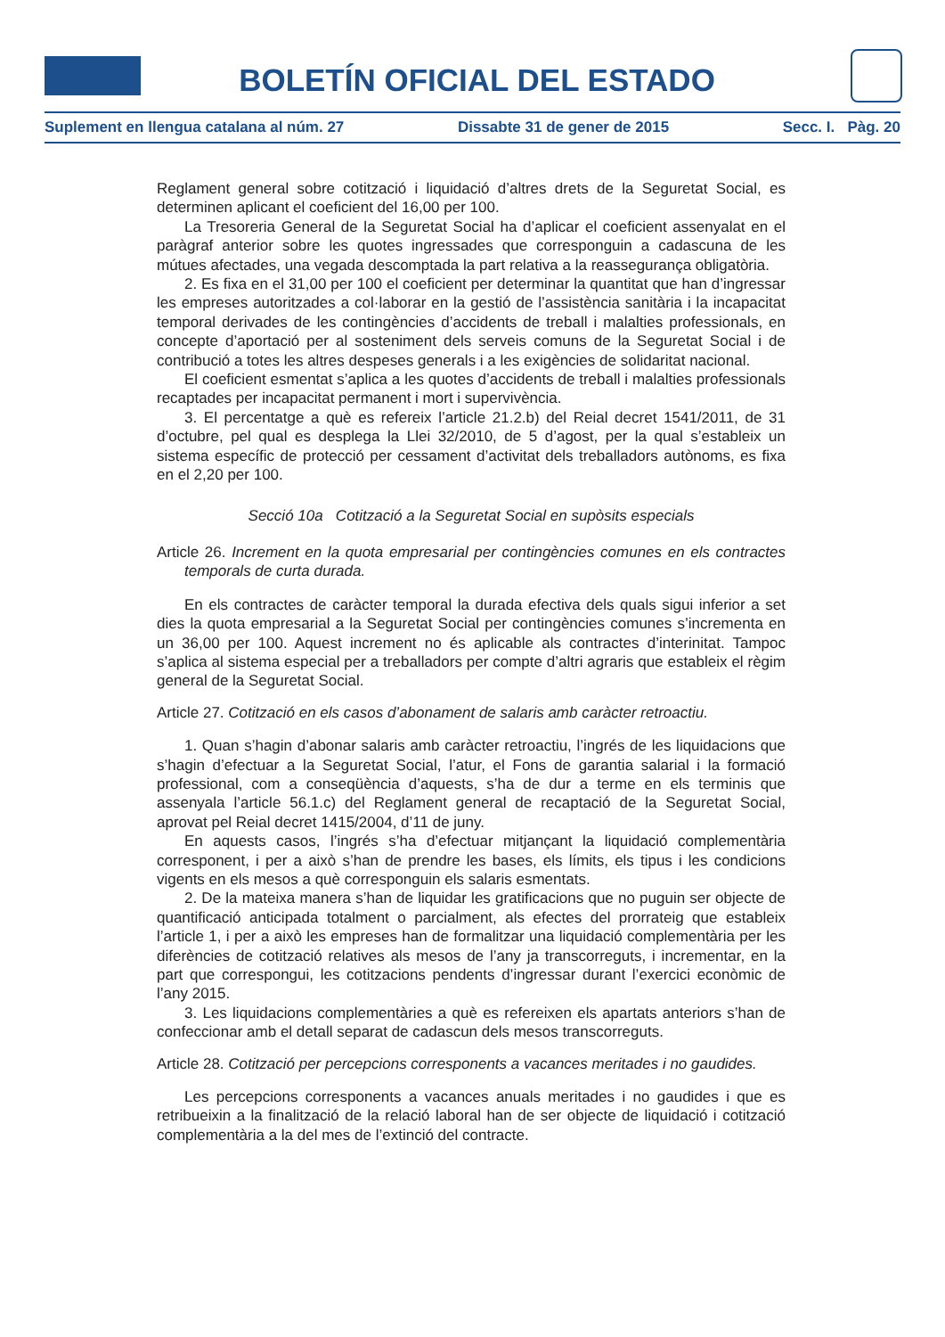BOLETÍN OFICIAL DEL ESTADO
Suplement en llengua catalana al núm. 27 Dissabte 31 de gener de 2015 Secc. I. Pàg. 20
Reglament general sobre cotització i liquidació d’altres drets de la Seguretat Social, es determinen aplicant el coeficient del 16,00 per 100.
La Tresoreria General de la Seguretat Social ha d’aplicar el coeficient assenyalat en el paràgraf anterior sobre les quotes ingressades que corresponguin a cadascuna de les mútues afectades, una vegada descomptada la part relativa a la reassegurança obligatòria.
2. Es fixa en el 31,00 per 100 el coeficient per determinar la quantitat que han d’ingressar les empreses autoritzades a col·laborar en la gestió de l’assistència sanitària i la incapacitat temporal derivades de les contingències d’accidents de treball i malalties professionals, en concepte d’aportació per al sosteniment dels serveis comuns de la Seguretat Social i de contribució a totes les altres despeses generals i a les exigències de solidaritat nacional.
El coeficient esmentat s’aplica a les quotes d’accidents de treball i malalties professionals recaptades per incapacitat permanent i mort i supervivència.
3. El percentatge a què es refereix l’article 21.2.b) del Reial decret 1541/2011, de 31 d’octubre, pel qual es desplega la Llei 32/2010, de 5 d’agost, per la qual s’estableix un sistema específic de protecció per cessament d’activitat dels treballadors autònoms, es fixa en el 2,20 per 100.
Secció 10a Cotització a la Seguretat Social en supòsits especials
Article 26. Increment en la quota empresarial per contingències comunes en els contractes temporals de curta durada.
En els contractes de caràcter temporal la durada efectiva dels quals sigui inferior a set dies la quota empresarial a la Seguretat Social per contingències comunes s’incrementa en un 36,00 per 100. Aquest increment no és aplicable als contractes d’interinitat. Tampoc s’aplica al sistema especial per a treballadors per compte d’altri agraris que estableix el règim general de la Seguretat Social.
Article 27. Cotització en els casos d’abonament de salaris amb caràcter retroactiu.
1. Quan s’hagin d’abonar salaris amb caràcter retroactiu, l’ingrés de les liquidacions que s’hagin d’efectuar a la Seguretat Social, l’atur, el Fons de garantia salarial i la formació professional, com a conseqüència d’aquests, s’ha de dur a terme en els terminis que assenyala l’article 56.1.c) del Reglament general de recaptació de la Seguretat Social, aprovat pel Reial decret 1415/2004, d’11 de juny.
En aquests casos, l’ingrés s’ha d’efectuar mitjançant la liquidació complementària corresponent, i per a això s’han de prendre les bases, els límits, els tipus i les condicions vigents en els mesos a què corresponguin els salaris esmentats.
2. De la mateixa manera s’han de liquidar les gratificacions que no puguin ser objecte de quantificació anticipada totalment o parcialment, als efectes del prorrateig que estableix l’article 1, i per a això les empreses han de formalitzar una liquidació complementària per les diferències de cotització relatives als mesos de l’any ja transcorreguts, i incrementar, en la part que correspongui, les cotitzacions pendents d’ingressar durant l’exercici econòmic de l’any 2015.
3. Les liquidacions complementàries a què es refereixen els apartats anteriors s’han de confeccionar amb el detall separat de cadascun dels mesos transcorreguts.
Article 28. Cotització per percepcions corresponents a vacances meritades i no gaudides.
Les percepcions corresponents a vacances anuals meritades i no gaudides i que es retribueixin a la finalització de la relació laboral han de ser objecte de liquidació i cotització complementària a la del mes de l’extinció del contracte.